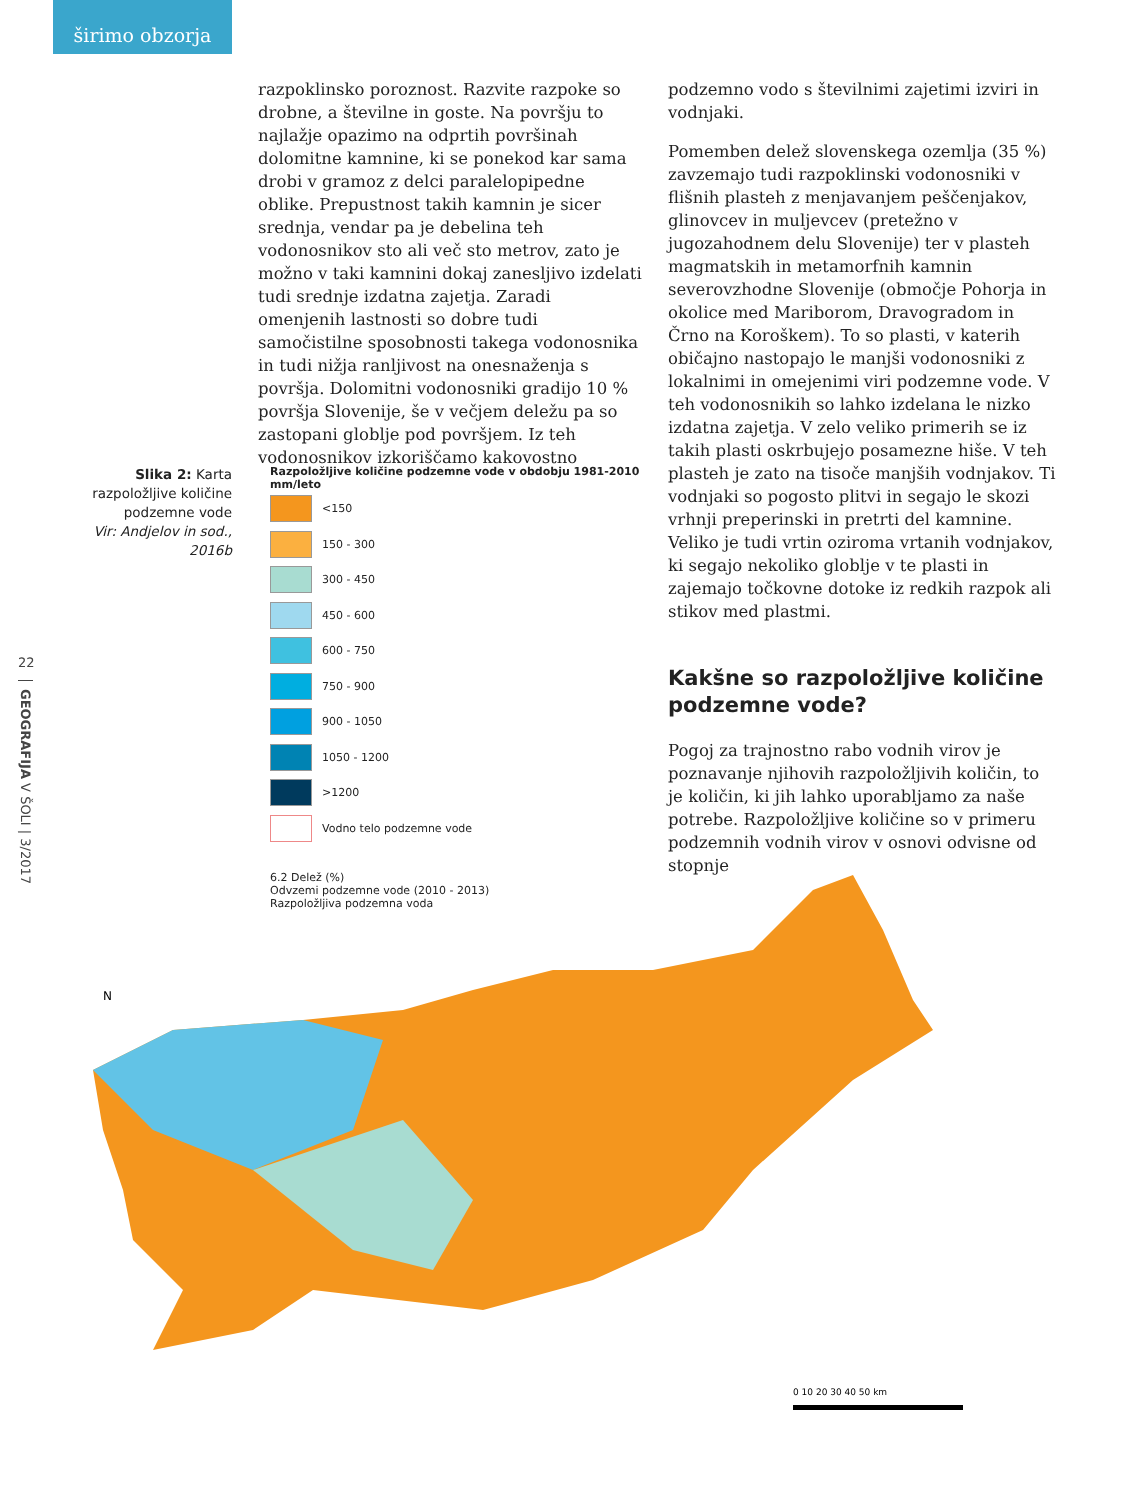širimo obzorja
razpoklinsko poroznost. Razvite razpoke so drobne, a številne in goste. Na površju to najlažje opazimo na odprtih površinah dolomitne kamnine, ki se ponekod kar sama drobi v gramoz z delci paralelopipedne oblike. Prepustnost takih kamnin je sicer srednja, vendar pa je debelina teh vodonosnikov sto ali več sto metrov, zato je možno v taki kamnini dokaj zanesljivo izdelati tudi srednje izdatna zajetja. Zaradi omenjenih lastnosti so dobre tudi samočistilne sposobnosti takega vodonosnika in tudi nižja ranljivost na onesnaženja s površja. Dolomitni vodonosniki gradijo 10 % površja Slovenije, še v večjem deležu pa so zastopani globlje pod površjem. Iz teh vodonosnikov izkoriščamo kakovostno
podzemno vodo s številnimi zajetimi izviri in vodnjaki.
Pomemben delež slovenskega ozemlja (35 %) zavzemajo tudi razpoklinski vodonosniki v flišnih plasteh z menjavanjem peščenjakov, glinovcev in muljevcev (pretežno v jugozahodnem delu Slovenije) ter v plasteh magmatskih in metamorfnih kamnin severovzhodne Slovenije (območje Pohorja in okolice med Mariborom, Dravogradom in Črno na Koroškem). To so plasti, v katerih običajno nastopajo le manjši vodonosniki z lokalnimi in omejenimi viri podzemne vode. V teh vodonosnikih so lahko izdelana le nizko izdatna zajetja. V zelo veliko primerih se iz takih plasti oskrbujejo posamezne hiše. V teh plasteh je zato na tisoče manjših vodnjakov. Ti vodnjaki so pogosto plitvi in segajo le skozi vrhnji preperinski in pretrti del kamnine. Veliko je tudi vrtin oziroma vrtanih vodnjakov, ki segajo nekoliko globlje v te plasti in zajemajo točkovne dotoke iz redkih razpok ali stikov med plastmi.
Kakšne so razpoložljive količine podzemne vode?
Pogoj za trajnostno rabo vodnih virov je poznavanje njihovih razpoložljivih količin, to je količin, ki jih lahko uporabljamo za naše potrebe. Razpoložljive količine so v primeru podzemnih vodnih virov v osnovi odvisne od stopnje
Slika 2: Karta razpoložljive količine podzemne vode
Vir: Andjelov in sod., 2016b
22
GEOGRAFIJA V ŠOLI | 3/2017
Razpoložljive količine podzemne vode v obdobju 1981-2010
mm/leto
<150
150 - 300
300 - 450
450 - 600
600 - 750
750 - 900
900 - 1050
1050 - 1200
>1200
Vodno telo podzemne vode
6.2 Delež (%)
Odvzemi podzemne vode (2010 - 2013)
Razpoložljiva podzemna voda
N
0 10 20 30 40 50 km